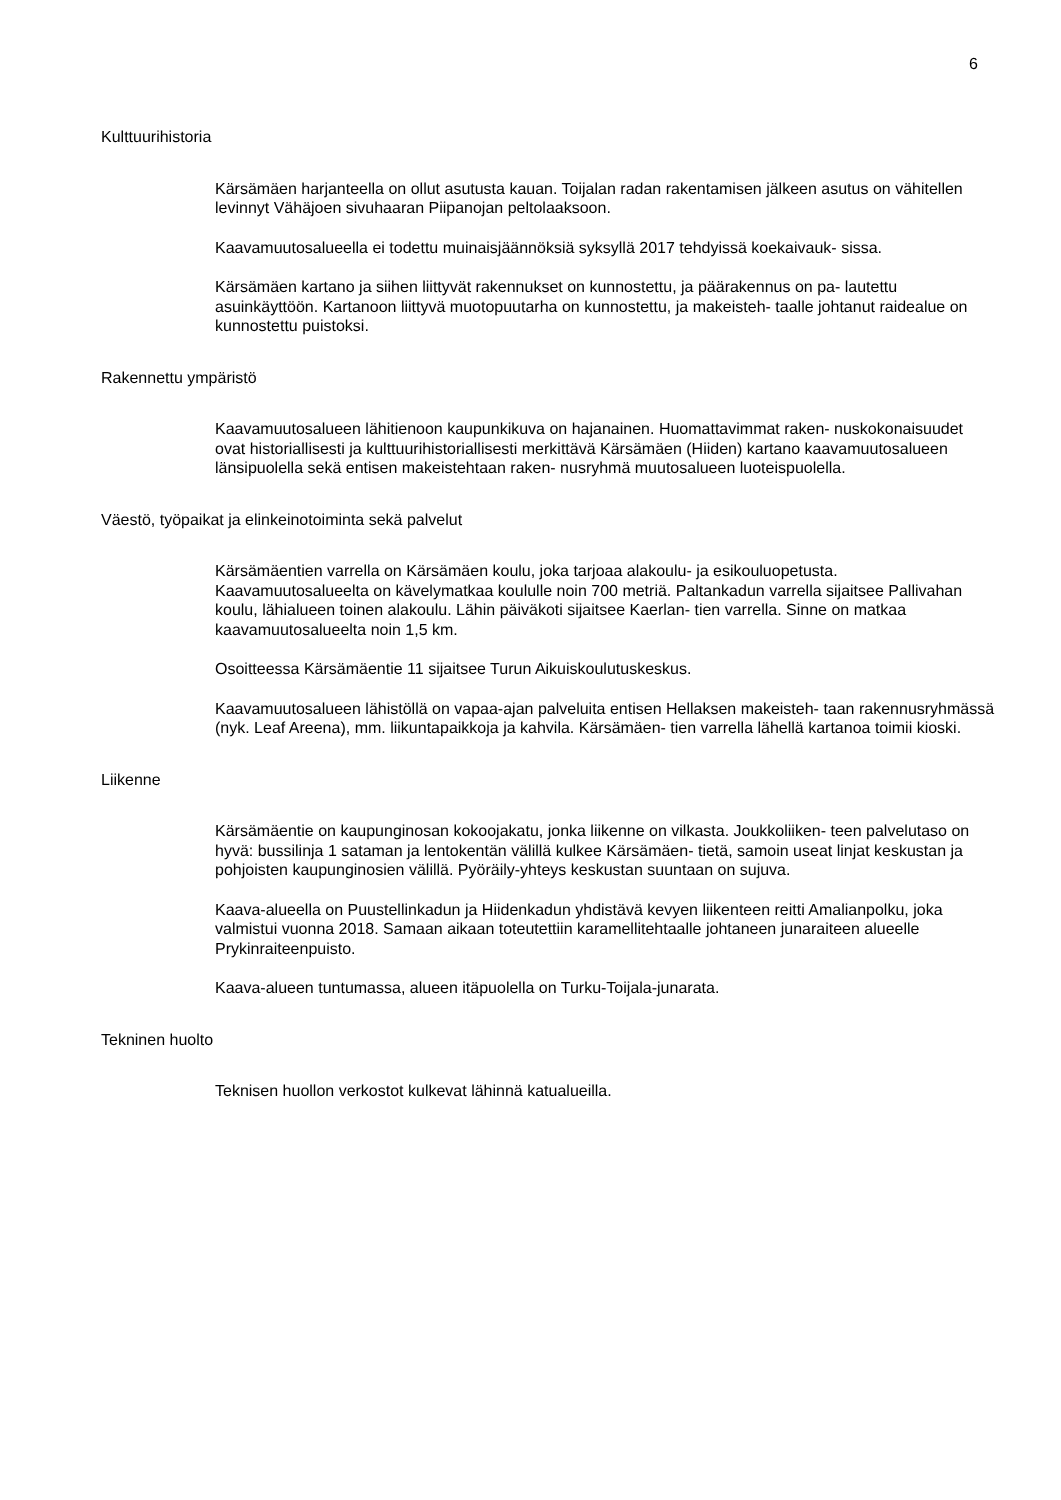6
Kulttuurihistoria
Kärsämäen harjanteella on ollut asutusta kauan. Toijalan radan rakentamisen jälkeen asutus on vähitellen levinnyt Vähäjoen sivuhaaran Piipanojan peltolaaksoon.
Kaavamuutosalueella ei todettu muinaisjäännöksiä syksyllä 2017 tehdyissä koekaivauk- sissa.
Kärsämäen kartano ja siihen liittyvät rakennukset on kunnostettu, ja päärakennus on pa- lautettu asuinkäyttöön. Kartanoon liittyvä muotopuutarha on kunnostettu, ja makeisteh- taalle johtanut raidealue on kunnostettu puistoksi.
Rakennettu ympäristö
Kaavamuutosalueen lähitienoon kaupunkikuva on hajanainen. Huomattavimmat raken- nuskokonaisuudet ovat historiallisesti ja kulttuurihistoriallisesti merkittävä Kärsämäen (Hiiden) kartano kaavamuutosalueen länsipuolella sekä entisen makeistehtaan raken- nusryhmä muutosalueen luoteispuolella.
Väestö, työpaikat ja elinkeinotoiminta sekä palvelut
Kärsämäentien varrella on Kärsämäen koulu, joka tarjoaa alakoulu- ja esikouluopetusta. Kaavamuutosalueelta on kävelymatkaa koululle noin 700 metriä. Paltankadun varrella sijaitsee Pallivahan koulu, lähialueen toinen alakoulu. Lähin päiväkoti sijaitsee Kaerlan- tien varrella. Sinne on matkaa kaavamuutosalueelta noin 1,5 km.
Osoitteessa Kärsämäentie 11 sijaitsee Turun Aikuiskoulutuskeskus.
Kaavamuutosalueen lähistöllä on vapaa-ajan palveluita entisen Hellaksen makeisteh- taan rakennusryhmässä (nyk. Leaf Areena), mm. liikuntapaikkoja ja kahvila. Kärsämäen- tien varrella lähellä kartanoa toimii kioski.
Liikenne
Kärsämäentie on kaupunginosan kokoojakatu, jonka liikenne on vilkasta. Joukkoliiken- teen palvelutaso on hyvä: bussilinja 1 sataman ja lentokentän välillä kulkee Kärsämäen- tietä, samoin useat linjat keskustan ja pohjoisten kaupunginosien välillä. Pyöräily-yhteys keskustan suuntaan on sujuva.
Kaava-alueella on Puustellinkadun ja Hiidenkadun yhdistävä kevyen liikenteen reitti Amalianpolku, joka valmistui vuonna 2018. Samaan aikaan toteutettiin karamellitehtaalle johtaneen junaraiteen alueelle Prykinraiteenpuisto.
Kaava-alueen tuntumassa, alueen itäpuolella on Turku-Toijala-junarata.
Tekninen huolto
Teknisen huollon verkostot kulkevat lähinnä katualueilla.